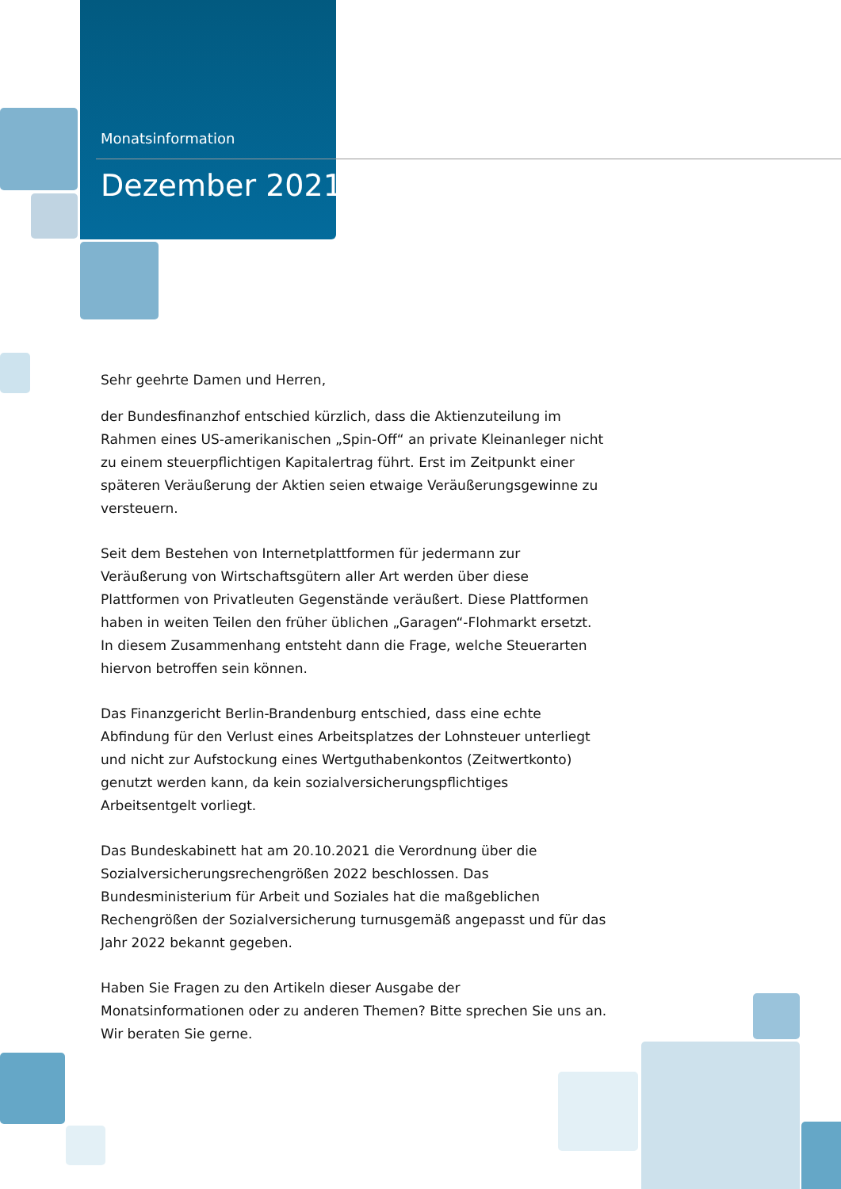Monatsinformation
Dezember 2021
Sehr geehrte Damen und Herren,
der Bundesfinanzhof entschied kürzlich, dass die Aktienzuteilung im Rahmen eines US-amerikanischen „Spin-Off“ an private Kleinanleger nicht zu einem steuerpflichtigen Kapitalertrag führt. Erst im Zeitpunkt einer späteren Veräußerung der Aktien seien etwaige Veräußerungsgewinne zu versteuern.
Seit dem Bestehen von Internetplattformen für jedermann zur Veräußerung von Wirtschaftsgütern aller Art werden über diese Plattformen von Privatleuten Gegenstände veräußert. Diese Plattformen haben in weiten Teilen den früher üblichen „Garagen“-Flohmarkt ersetzt. In diesem Zusammenhang entsteht dann die Frage, welche Steuerarten hiervon betroffen sein können.
Das Finanzgericht Berlin-Brandenburg entschied, dass eine echte Abfindung für den Verlust eines Arbeitsplatzes der Lohnsteuer unterliegt und nicht zur Aufstockung eines Wertguthabenkontos (Zeitwertkonto) genutzt werden kann, da kein sozialversicherungspflichtiges Arbeitsentgelt vorliegt.
Das Bundeskabinett hat am 20.10.2021 die Verordnung über die Sozialversicherungsrechengrößen 2022 beschlossen. Das Bundesministerium für Arbeit und Soziales hat die maßgeblichen Rechengrößen der Sozialversicherung turnusgemäß angepasst und für das Jahr 2022 bekannt gegeben.
Haben Sie Fragen zu den Artikeln dieser Ausgabe der Monatsinformationen oder zu anderen Themen? Bitte sprechen Sie uns an.
Wir beraten Sie gerne.